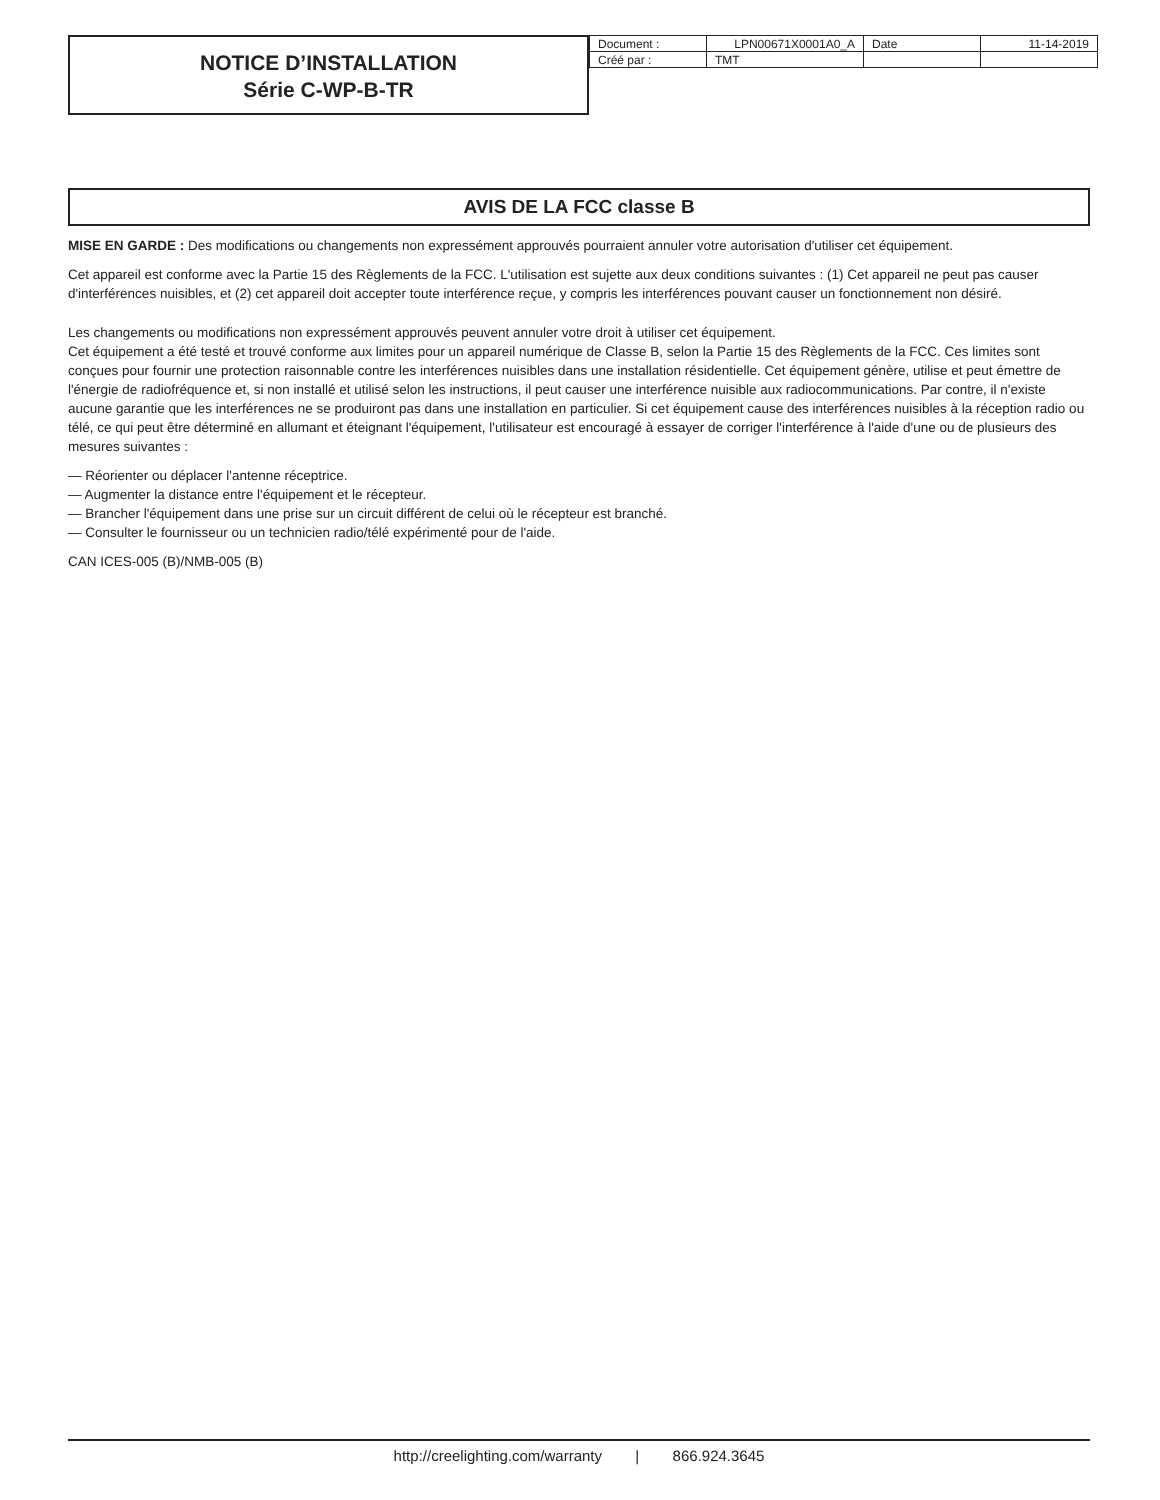NOTICE D’INSTALLATION
Série C-WP-B-TR
| Document : | LPN00671X0001A0_A | Date | 11-14-2019 |
| Créé par : | TMT | | |
AVIS DE LA FCC classe B
MISE EN GARDE : Des modifications ou changements non expressément approuvés pourraient annuler votre autorisation d'utiliser cet équipement.
Cet appareil est conforme avec la Partie 15 des Règlements de la FCC. L'utilisation est sujette aux deux conditions suivantes : (1) Cet appareil ne peut pas causer d'interférences nuisibles, et (2) cet appareil doit accepter toute interférence reçue, y compris les interférences pouvant causer un fonctionnement non désiré.
Les changements ou modifications non expressément approuvés peuvent annuler votre droit à utiliser cet équipement.
Cet équipement a été testé et trouvé conforme aux limites pour un appareil numérique de Classe B, selon la Partie 15 des Règlements de la FCC. Ces limites sont conçues pour fournir une protection raisonnable contre les interférences nuisibles dans une installation résidentielle. Cet équipement génère, utilise et peut émettre de l'énergie de radiofréquence et, si non installé et utilisé selon les instructions, il peut causer une interférence nuisible aux radiocommunications. Par contre, il n'existe aucune garantie que les interférences ne se produiront pas dans une installation en particulier. Si cet équipement cause des interférences nuisibles à la réception radio ou télé, ce qui peut être déterminé en allumant et éteignant l'équipement, l'utilisateur est encouragé à essayer de corriger l'interférence à l'aide d'une ou de plusieurs des mesures suivantes :
— Réorienter ou déplacer l'antenne réceptrice.
— Augmenter la distance entre l'équipement et le récepteur.
— Brancher l'équipement dans une prise sur un circuit différent de celui où le récepteur est branché.
— Consulter le fournisseur ou un technicien radio/télé expérimenté pour de l'aide.
CAN ICES-005 (B)/NMB-005 (B)
http://creelighting.com/warranty | 866.924.3645